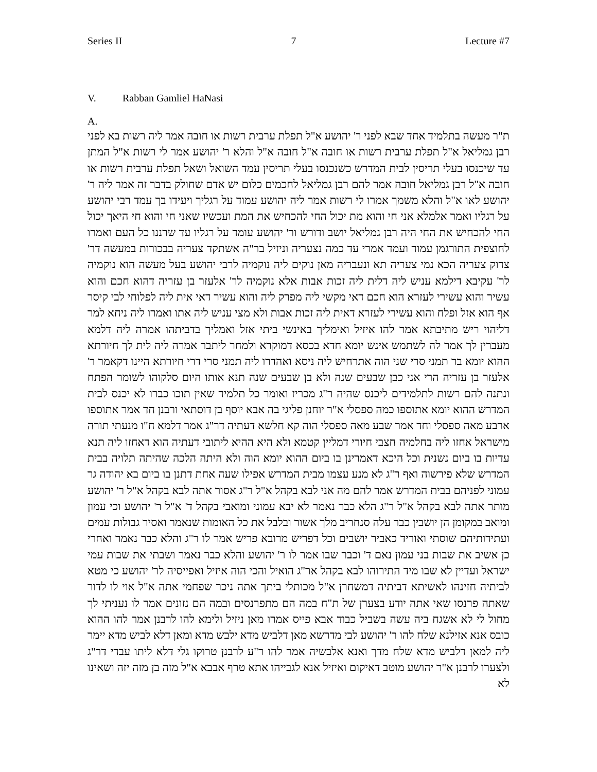Series II 7 Lecture #7
V. Rabban Gamliel HaNasi
A.
ת"ר מעשה בתלמיד אחד שבא לפני ר' יהושע א"ל תפלת ערבית רשות או חובה אמר ליה רשות בא לפני רבן גמליאל א"ל תפלת ערבית רשות או חובה א"ל חובה א"ל והלא ר' יהושע אמר לי רשות א"ל המתן עד שיכנסו בעלי תריסין לבית המדרש כשנכנסו בעלי תריסין עמד השואל ושאל תפלת ערבית רשות או חובה א"ל רבן גמליאל חובה אמר להם רבן גמליאל לחכמים כלום יש אדם שחולק בדבר זה אמר ליה ר' יהושע לאו א"ל והלא משמך אמרו לי רשות אמר ליה יהושע עמוד על רגליך ויעידו בך עמד רבי יהושע על רגליו ואמר אלמלא אני חי והוא מת יכול החי להכחיש את המת ועכשיו שאני חי והוא חי היאך יכול החי להכחיש את החי היה רבן גמליאל יושב ודורש ור' יהושע עומד על רגליו עד שרננו כל העם ואמרו לחוצפית התורגמן עמוד ועמד אמרי עד כמה נצעריה וניזיל בר"ה אשתקד צעריה בבכורות במעשה דר' צדוק צעריה הכא נמי צעריה תא ונעבריה מאן נוקים ליה נוקמיה לרבי יהושע בעל מעשה הוא נוקמיה לר' עקיבא דילמא עניש ליה דלית ליה זכות אבות אלא נוקמיה לר' אלעזר בן עזריה דהוא חכם והוא עשיר והוא עשירי לעזרא הוא חכם דאי מקשי ליה מפרק ליה והוא עשיר דאי אית ליה לפלוחי לבי קיסר אף הוא אזל ופלח והוא עשירי לעזרא דאית ליה זכות אבות ולא מצי עניש ליה אתו ואמרו ליה ניחא למר דליהוי ריש מתיבתא אמר להו איזיל ואימליך באינשי ביתי אזל ואמליך בדביתהו אמרה ליה דלמא מעברין לך אמר לה לשתמש אינש יומא חדא בכסא דמוקרא ולמחר ליתבר אמרה ליה לית לך חיורתא ההוא יומא בר תמני סרי שני הוה אתרחיש ליה ניסא ואהדרו ליה תמני סרי דרי חיורתא היינו דקאמר ר' אלעזר בן עזריה הרי אני כבן שבעים שנה ולא בן שבעים שנה תנא אותו היום סלקוהו לשומר הפתח ונתנה להם רשות לתלמידים ליכנס שהיה ר"ג מכריז ואומר כל תלמיד שאין תוכו כברו לא יכנס לבית המדרש ההוא יומא אתוספו כמה ספסלי א"ר יוחנן פליגי בה אבא יוסף בן דוסתאי ורבנן חד אמר אתוספו ארבע מאה ספסלי וחד אמר שבע מאה ספסלי הוה קא חלשא דעתיה דר"ג אמר דלמא ח"ו מנעתי תורה מישראל אחזו ליה בחלמיה חצבי חיורי דמליין קטמא ולא היא ההיא ליתובי דעתיה הוא דאחזו ליה תנא עדיות בו ביום נשנית וכל היכא דאמרינן בו ביום ההוא יומא הוה ולא היתה הלכה שהיתה תלויה בבית המדרש שלא פירשוה ואף ר"ג לא מנע עצמו מבית המדרש אפילו שעה אחת דתנן בו ביום בא יהודה גר עמוני לפניהם בבית המדרש אמר להם מה אני לבא בקהל א"ל ר"ג אסור אתה לבא בקהל א"ל ר' יהושע מותר אתה לבא בקהל א"ל ר"ג הלא כבר נאמר לא יבא עמוני ומואבי בקהל ד' א"ל ר' יהושע וכי עמון ומואב במקומן הן יושבין כבר עלה סנחריב מלך אשור ובלבל את כל האומות שנאמר ואסיר גבולות עמים ועתידותיהם שוסתי ואוריד כאביר יושבים וכל דפריש מרובא פריש אמר לו ר"ג והלא כבר נאמר ואחרי כן אשיב את שבות בני עמון נאם ד' וכבר שבו אמר לו ר' יהושע והלא כבר נאמר ושבתי את שבות עמי ישראל ועדיין לא שבו מיד התירוהו לבא בקהל אר"ג הואיל והכי הוה איזיל ואפייסיה לר' יהושע כי מטא לביתיה חזינהו לאשיתא דביתיה דמשחרן א"ל מכותלי ביתך אתה ניכר שפחמי אתה א"ל אוי לו לדור שאתה פרנסו שאי אתה יודע בצערן של ת"ח במה הם מתפרנסים ובמה הם נזונים אמר לו נעניתי לך מחול לי לא אשגח ביה עשה בשביל כבוד אבא פייס אמרו מאן ניזיל ולימא להו לרבנן אמר להו ההוא כובס אנא אזילנא שלח להו ר' יהושע לבי מדרשא מאן דלביש מדא ילבש מדא ומאן דלא לביש מדא יימר ליה למאן דלביש מדא שלח מדך ואנא אלבשיה אמר להו ר"ע לרבנן טרוקו גלי דלא ליתו עבדי דר"ג ולצערו לרבנן א"ר יהושע מוטב דאיקום ואיזיל אנא לגבייהו אתא טרף אבבא א"ל מזה בן מזה יזה ושאינו לא